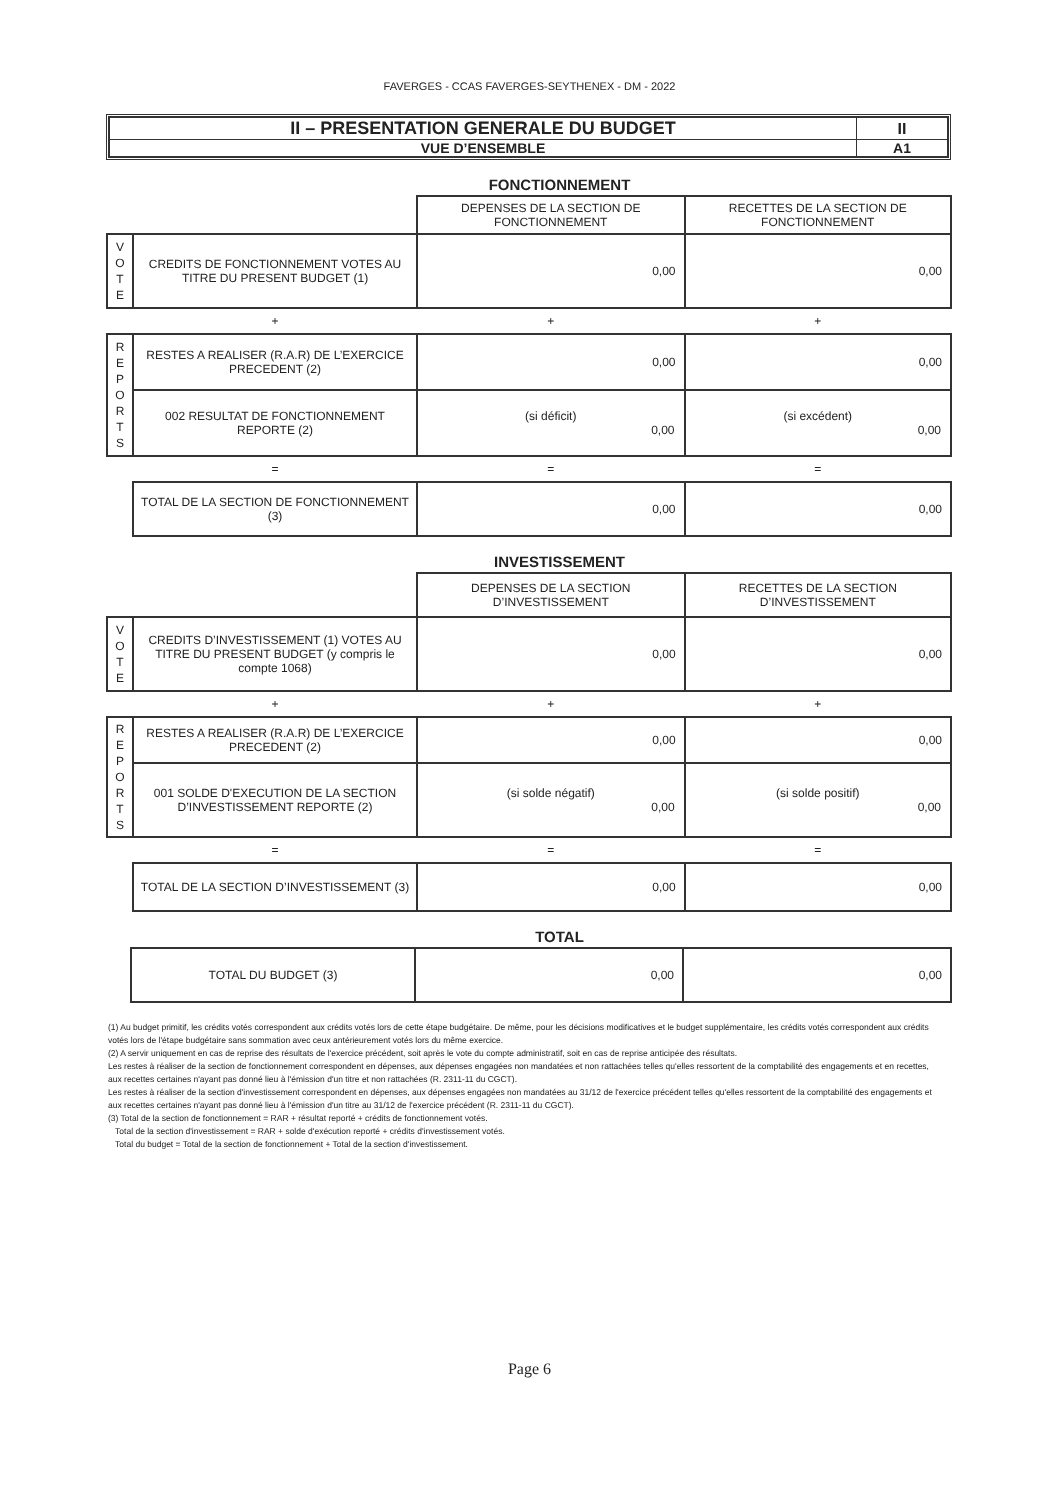FAVERGES - CCAS FAVERGES-SEYTHENEX - DM - 2022
| II – PRESENTATION GENERALE DU BUDGET | II |
| VUE D’ENSEMBLE | A1 |
FONCTIONNEMENT
| | | DEPENSES DE LA SECTION DE FONCTIONNEMENT | RECETTES DE LA SECTION DE FONCTIONNEMENT |
| V O T E | CREDITS DE FONCTIONNEMENT VOTES AU TITRE DU PRESENT BUDGET (1) | 0,00 | 0,00 |
| | + | + | + |
| R E P O R T S | RESTES A REALISER (R.A.R) DE L’EXERCICE PRECEDENT (2) | 0,00 | 0,00 |
| | 002 RESULTAT DE FONCTIONNEMENT REPORTE (2) | (si déficit) 0,00 | (si excédent) 0,00 |
| | = | = | = |
| | TOTAL DE LA SECTION DE FONCTIONNEMENT (3) | 0,00 | 0,00 |
INVESTISSEMENT
| | | DEPENSES DE LA SECTION D’INVESTISSEMENT | RECETTES DE LA SECTION D’INVESTISSEMENT |
| V O T E | CREDITS D’INVESTISSEMENT (1) VOTES AU TITRE DU PRESENT BUDGET (y compris le compte 1068) | 0,00 | 0,00 |
| | + | + | + |
| R E P O R T S | RESTES A REALISER (R.A.R) DE L’EXERCICE PRECEDENT (2) | 0,00 | 0,00 |
| | 001 SOLDE D'EXECUTION DE LA SECTION D’INVESTISSEMENT REPORTE (2) | (si solde négatif) 0,00 | (si solde positif) 0,00 |
| | = | = | = |
| | TOTAL DE LA SECTION D’INVESTISSEMENT (3) | 0,00 | 0,00 |
TOTAL
| | TOTAL DU BUDGET (3) | 0,00 | 0,00 |
(1) Au budget primitif, les crédits votés correspondent aux crédits votés lors de cette étape budgétaire. De même, pour les décisions modificatives et le budget supplémentaire, les crédits votés correspondent aux crédits votés lors de l'étape budgétaire sans sommation avec ceux antérieurement votés lors du même exercice.
(2) A servir uniquement en cas de reprise des résultats de l'exercice précédent, soit après le vote du compte administratif, soit en cas de reprise anticipée des résultats.
Les restes à réaliser de la section de fonctionnement correspondent en dépenses, aux dépenses engagées non mandatées et non rattachées telles qu'elles ressortent de la comptabilité des engagements et en recettes, aux recettes certaines n'ayant pas donné lieu à l'émission d'un titre et non rattachées (R. 2311-11 du CGCT).
Les restes à réaliser de la section d'investissement correspondent en dépenses, aux dépenses engagées non mandatées au 31/12 de l'exercice précédent telles qu'elles ressortent de la comptabilité des engagements et aux recettes certaines n'ayant pas donné lieu à l'émission d'un titre au 31/12 de l'exercice précédent (R. 2311-11 du CGCT).
(3) Total de la section de fonctionnement = RAR + résultat reporté + crédits de fonctionnement votés.
Total de la section d'investissement = RAR + solde d'exécution reporté + crédits d'investissement votés.
Total du budget = Total de la section de fonctionnement + Total de la section d'investissement.
Page 6